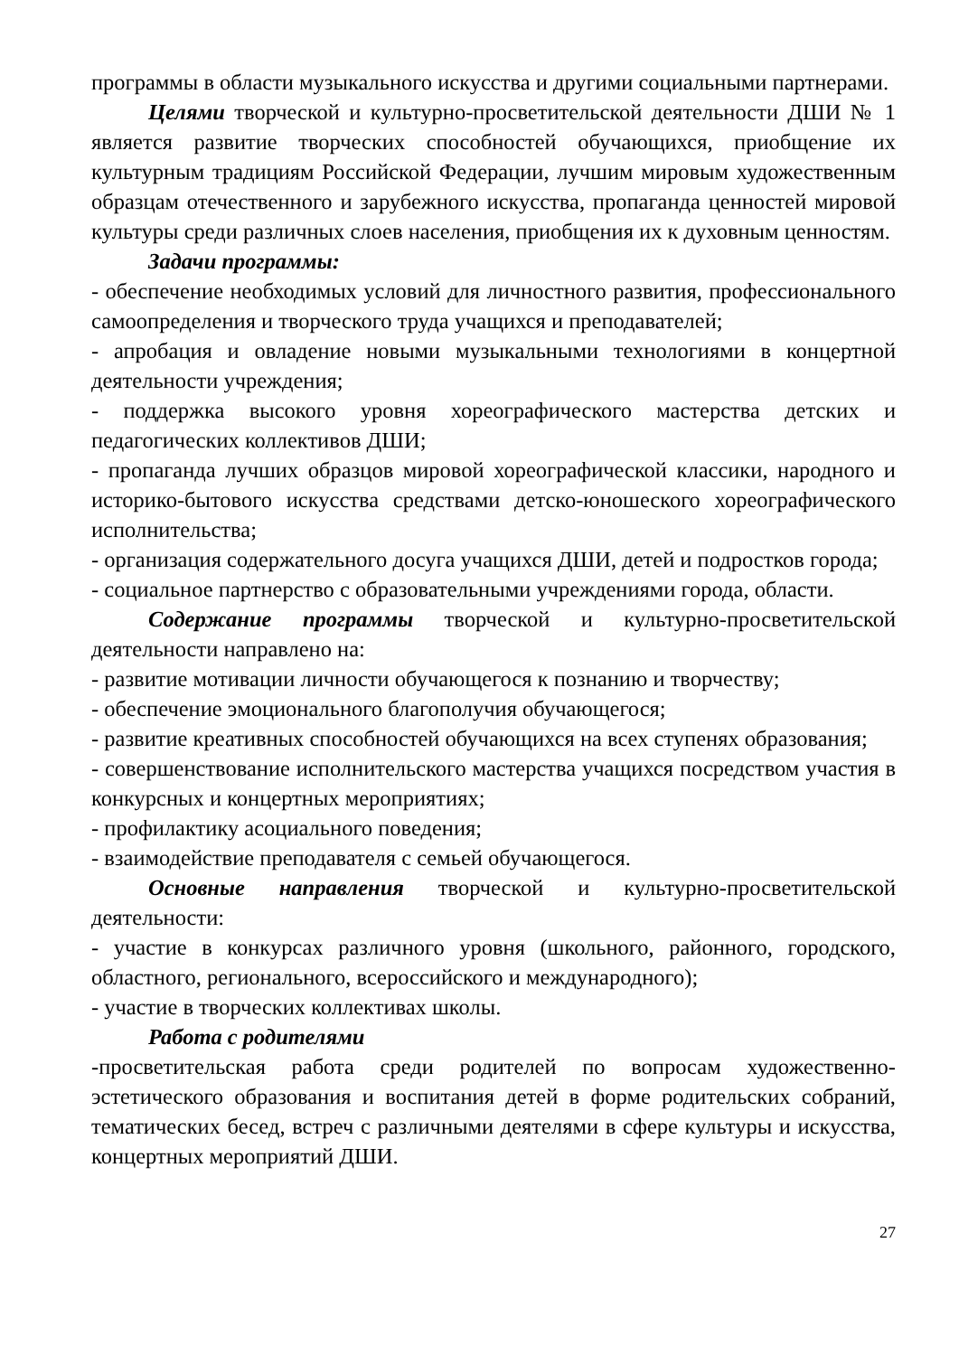программы в области музыкального искусства и другими социальными партнерами.
Целями творческой и культурно-просветительской деятельности ДШИ № 1 является развитие творческих способностей обучающихся, приобщение их культурным традициям Российской Федерации, лучшим мировым художественным образцам отечественного и зарубежного искусства, пропаганда ценностей мировой культуры среди различных слоев населения, приобщения их к духовным ценностям.
Задачи программы:
- обеспечение необходимых условий для личностного развития, профессионального самоопределения и творческого труда учащихся и преподавателей;
- апробация и овладение новыми музыкальными технологиями в концертной деятельности учреждения;
- поддержка высокого уровня хореографического мастерства детских и педагогических коллективов ДШИ;
- пропаганда лучших образцов мировой хореографической классики, народного и историко-бытового искусства средствами детско-юношеского хореографического исполнительства;
- организация содержательного досуга учащихся ДШИ, детей и подростков города;
- социальное партнерство с образовательными учреждениями города, области.
Содержание программы творческой и культурно-просветительской деятельности направлено на:
- развитие мотивации личности обучающегося к познанию и творчеству;
- обеспечение эмоционального благополучия обучающегося;
- развитие креативных способностей обучающихся на всех ступенях образования;
- совершенствование исполнительского мастерства учащихся посредством участия в конкурсных и концертных мероприятиях;
- профилактику асоциального поведения;
- взаимодействие преподавателя с семьей обучающегося.
Основные направления творческой и культурно-просветительской деятельности:
- участие в конкурсах различного уровня (школьного, районного, городского, областного, регионального, всероссийского и международного);
- участие в творческих коллективах школы.
Работа с родителями
-просветительская работа среди родителей по вопросам художественно-эстетического образования и воспитания детей в форме родительских собраний, тематических бесед, встреч с различными деятелями в сфере культуры и искусства, концертных мероприятий ДШИ.
27